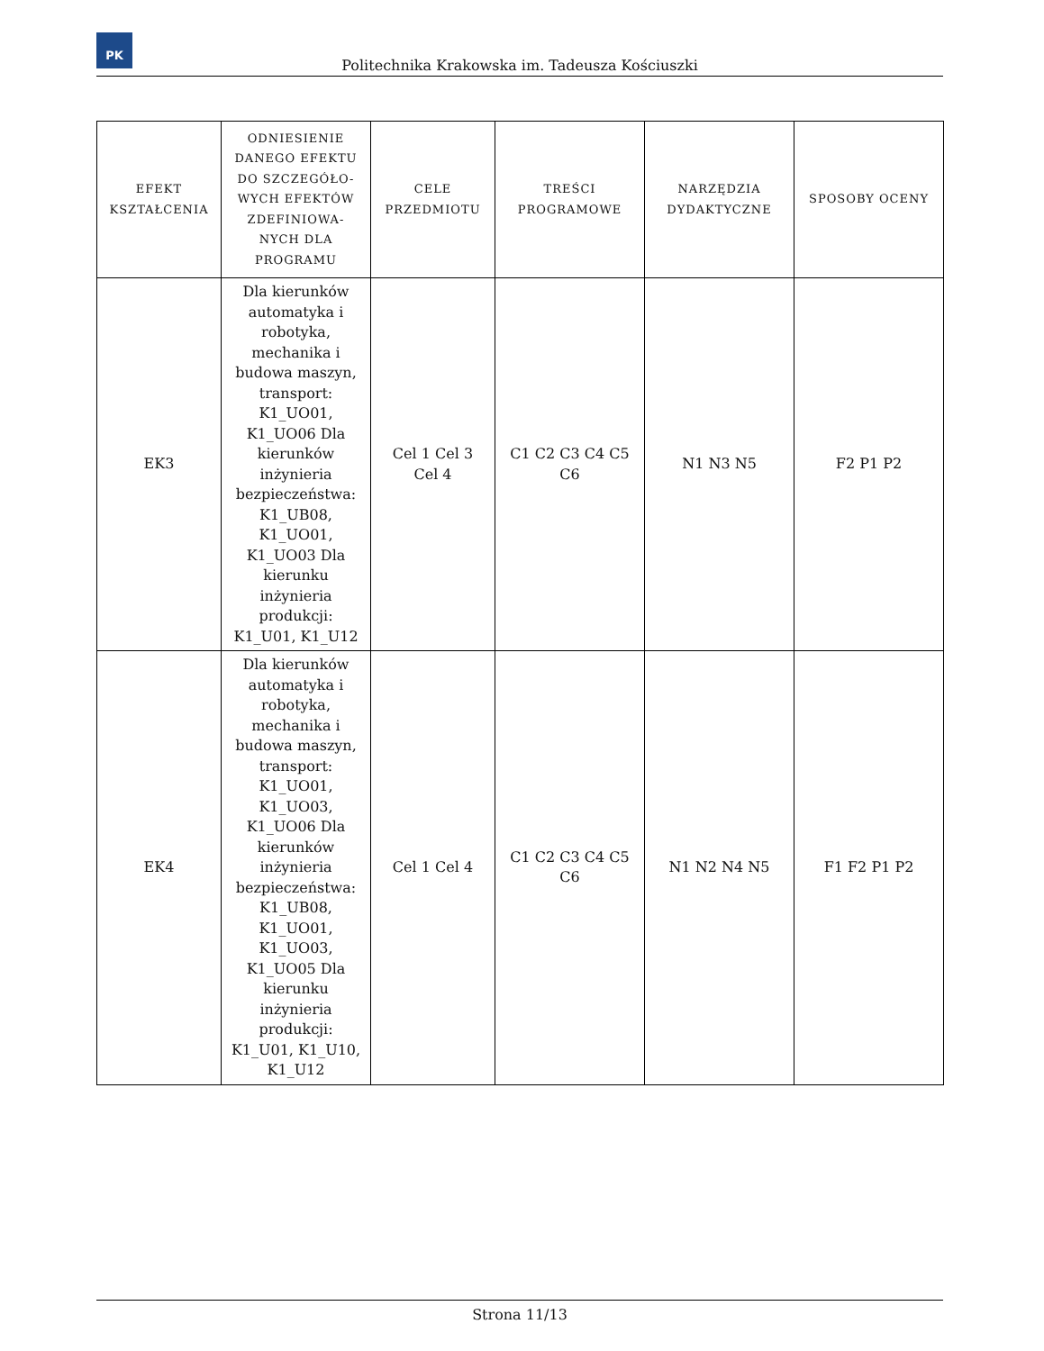PK
Politechnika Krakowska im. Tadeusza Kościuszki
| EFEKT KSZTAŁCENIA | ODNIESIENIE DANEGO EFEKTU DO SZCZEGÓŁO-WYCH EFEKTÓW ZDEFINIOWA-NYCH DLA PROGRAMU | CELE PRZEDMIOTU | TREŚCI PROGRAMOWE | NARZĘDZIA DYDAKTYCZNE | SPOSOBY OCENY |
| --- | --- | --- | --- | --- | --- |
| EK3 | Dla kierunków automatyka i robotyka, mechanika i budowa maszyn, transport: K1_UO01, K1_UO06 Dla kierunków inżynieria bezpieczeństwa: K1_UB08, K1_UO01, K1_UO03 Dla kierunku inżynieria produkcji: K1_U01, K1_U12 | Cel 1 Cel 3 Cel 4 | C1 C2 C3 C4 C5 C6 | N1 N3 N5 | F2 P1 P2 |
| EK4 | Dla kierunków automatyka i robotyka, mechanika i budowa maszyn, transport: K1_UO01, K1_UO03, K1_UO06 Dla kierunków inżynieria bezpieczeństwa: K1_UB08, K1_UO01, K1_UO03, K1_UO05 Dla kierunku inżynieria produkcji: K1_U01, K1_U10, K1_U12 | Cel 1 Cel 4 | C1 C2 C3 C4 C5 C6 | N1 N2 N4 N5 | F1 F2 P1 P2 |
Strona 11/13